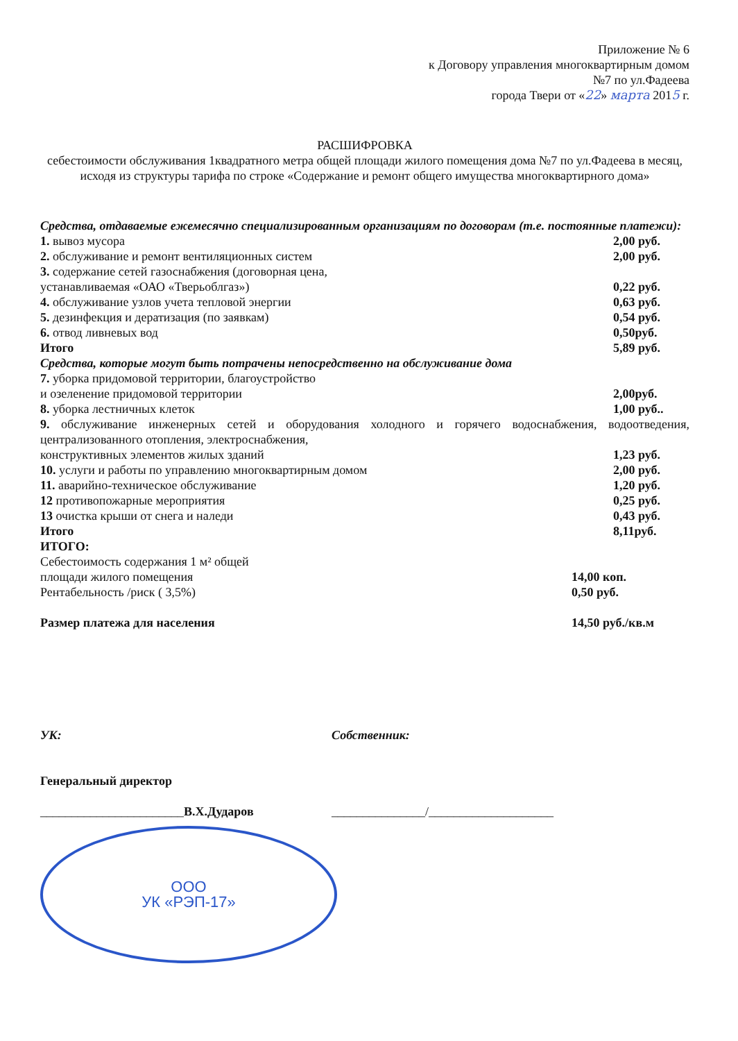Приложение № 6
к Договору управления многоквартирным домом
№7 по ул.Фадеева
города Твери от «22» марта 2015 г.
РАСШИФРОВКА
себестоимости обслуживания 1квадратного метра общей площади жилого помещения дома №7 по ул.Фадеева в месяц, исходя из структуры тарифа по строке «Содержание и ремонт общего имущества многоквартирного дома»
Средства, отдаваемые ежемесячно специализированным организациям по договорам (т.е. постоянные платежи):
1. вывоз мусора 2,00 руб.
2. обслуживание и ремонт вентиляционных систем 2,00 руб.
3. содержание сетей газоснабжения (договорная цена,
устанавливаемая «ОАО «Тверьоблгаз») 0,22 руб.
4. обслуживание узлов учета тепловой энергии 0,63 руб.
5. дезинфекция и дератизация (по заявкам) 0,54 руб.
6. отвод ливневых вод 0,50руб.
Итого 5,89 руб.
Средства, которые могут быть потрачены непосредственно на обслуживание дома
7. уборка придомовой территории, благоустройство
и озеленение придомовой территории 2,00руб.
8. уборка лестничных клеток 1,00 руб..
9. обслуживание инженерных сетей и оборудования холодного и горячего водоснабжения, водоотведения, централизованного отопления, электроснабжения,
конструктивных элементов жилых зданий 1,23 руб.
10. услуги и работы по управлению многоквартирным домом 2,00 руб.
11. аварийно-техническое обслуживание 1,20 руб.
12 противопожарные мероприятия 0,25 руб.
13 очистка крыши от снега и наледи 0,43 руб.
Итого 8,11руб.
ИТОГО:
Себестоимость содержания 1 м² общей
площади жилого помещения 14,00 коп.
Рентабельность /риск ( 3,5%) 0,50 руб.
Размер платежа для населения 14,50 руб./кв.м
УК:
Генеральный директор
_______________________В.Х.Дударов
ООО
УК «РЭП-17»
Собственник:
_______________/____________________